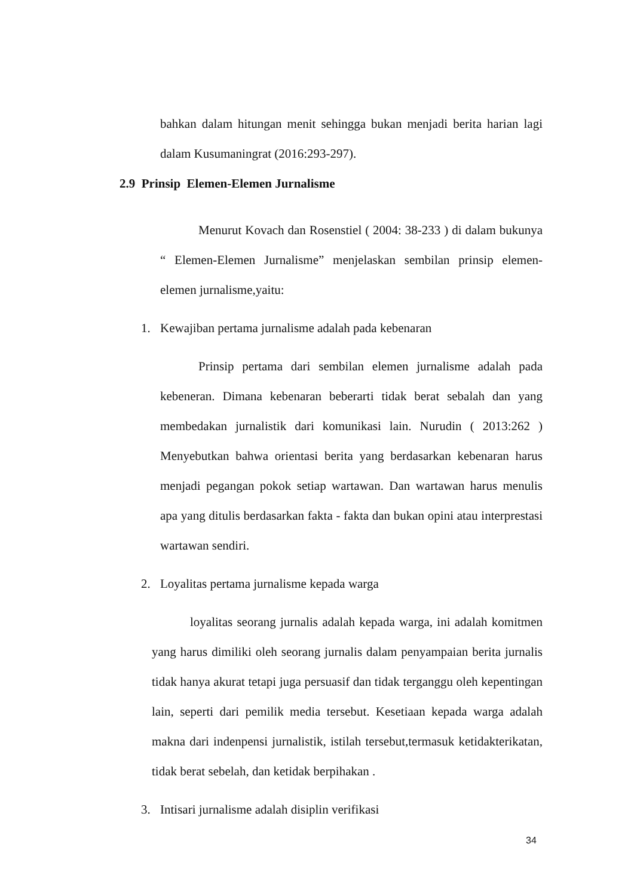bahkan dalam hitungan menit sehingga bukan menjadi berita harian lagi dalam Kusumaningrat (2016:293-297).
2.9 Prinsip Elemen-Elemen Jurnalisme
Menurut Kovach dan Rosenstiel ( 2004: 38-233 ) di dalam bukunya “ Elemen-Elemen Jurnalisme” menjelaskan sembilan prinsip elemen-elemen jurnalisme,yaitu:
1. Kewajiban pertama jurnalisme adalah pada kebenaran
Prinsip pertama dari sembilan elemen jurnalisme adalah pada kebeneran. Dimana kebenaran beberarti tidak berat sebalah dan yang membedakan jurnalistik dari komunikasi lain. Nurudin ( 2013:262 ) Menyebutkan bahwa orientasi berita yang berdasarkan kebenaran harus menjadi pegangan pokok setiap wartawan. Dan wartawan harus menulis apa yang ditulis berdasarkan fakta - fakta dan bukan opini atau interprestasi wartawan sendiri.
2. Loyalitas pertama jurnalisme kepada warga
loyalitas seorang jurnalis adalah kepada warga, ini adalah komitmen yang harus dimiliki oleh seorang jurnalis dalam penyampaian berita jurnalis tidak hanya akurat tetapi juga persuasif dan tidak terganggu oleh kepentingan lain, seperti dari pemilik media tersebut. Kesetiaan kepada warga adalah makna dari indenpensi jurnalistik, istilah tersebut,termasuk ketidakterikatan, tidak berat sebelah, dan ketidak berpihakan .
3. Intisari jurnalisme adalah disiplin verifikasi
34